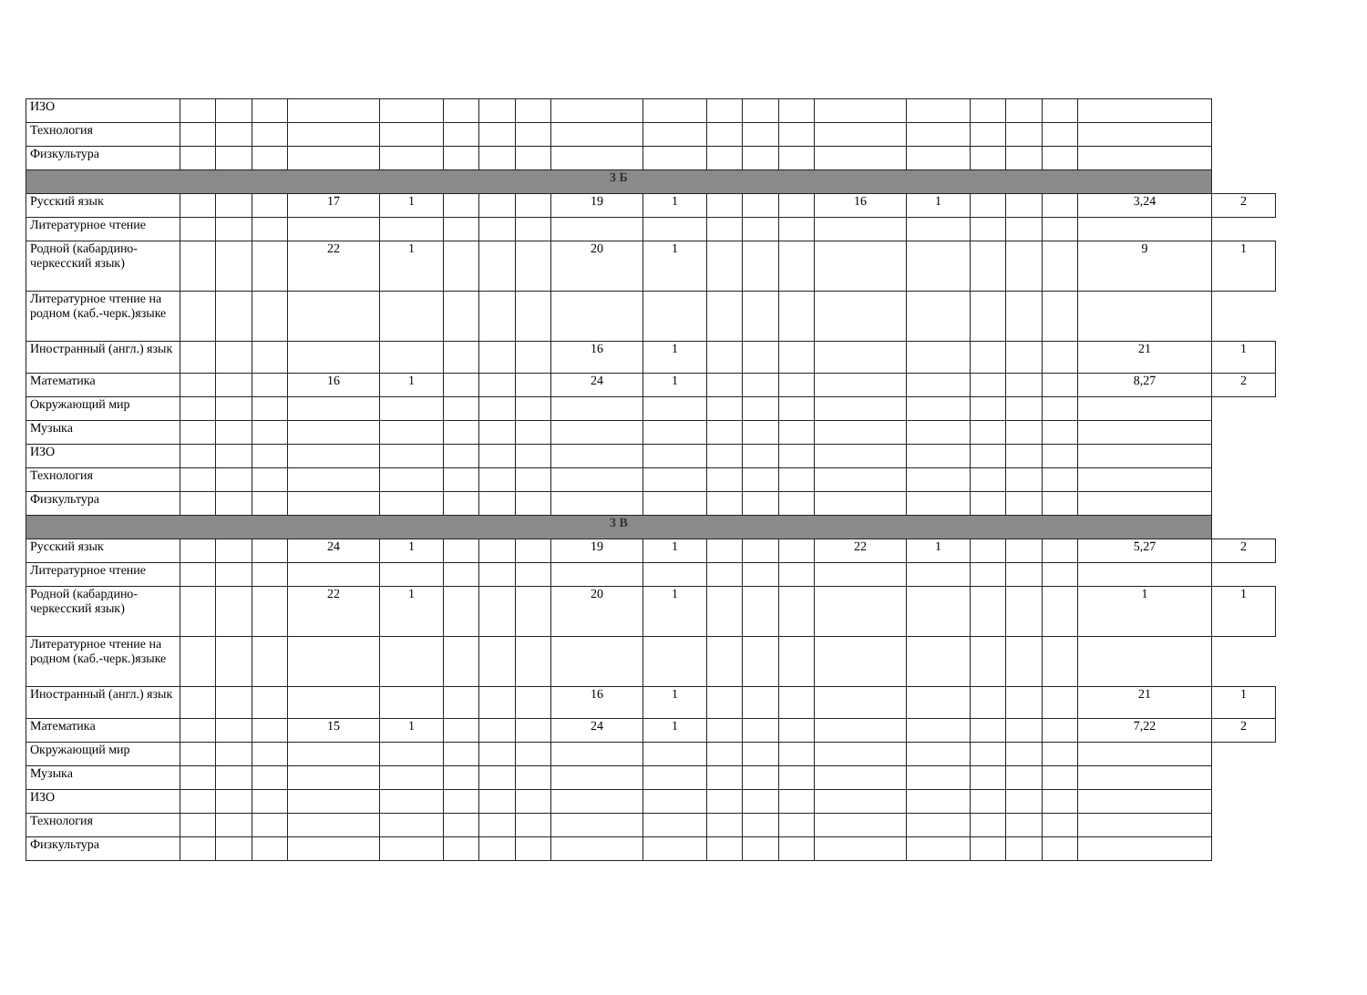| ИЗО | | | | | | | | | | | | | | | | | | | | |
| Технология | | | | | | | | | | | | | | | | | | | | |
| Физкультура | | | | | | | | | | | | | | | | | | | | |
| 3 Б | | | | | | | | | | | | | | | | | | | | |
| Русский язык | | | | 17 | 1 | | | | 19 | 1 | | | | 16 | 1 | | | | 3,24 | 2 |
| Литературное чтение | | | | | | | | | | | | | | | | | | | | |
| Родной (кабардино-черкесский язык) | | | | 22 | 1 | | | | 20 | 1 | | | | | | | | | 9 | 1 |
| Литературное чтение на родном (каб.-черк.)языке | | | | | | | | | | | | | | | | | | | | |
| Иностранный (англ.) язык | | | | | | | | | 16 | 1 | | | | | | | | | 21 | 1 |
| Математика | | | | 16 | 1 | | | | 24 | 1 | | | | | | | | | 8,27 | 2 |
| Окружающий мир | | | | | | | | | | | | | | | | | | | | |
| Музыка | | | | | | | | | | | | | | | | | | | | |
| ИЗО | | | | | | | | | | | | | | | | | | | | |
| Технология | | | | | | | | | | | | | | | | | | | | |
| Физкультура | | | | | | | | | | | | | | | | | | | | |
| 3 В | | | | | | | | | | | | | | | | | | | | |
| Русский язык | | | | 24 | 1 | | | | 19 | 1 | | | | 22 | 1 | | | | 5,27 | 2 |
| Литературное чтение | | | | | | | | | | | | | | | | | | | | |
| Родной (кабардино-черкесский язык) | | | | 22 | 1 | | | | 20 | 1 | | | | | | | | | 1 | 1 |
| Литературное чтение на родном (каб.-черк.)языке | | | | | | | | | | | | | | | | | | | | |
| Иностранный (англ.) язык | | | | | | | | | 16 | 1 | | | | | | | | | 21 | 1 |
| Математика | | | | 15 | 1 | | | | 24 | 1 | | | | | | | | | 7,22 | 2 |
| Окружающий мир | | | | | | | | | | | | | | | | | | | | |
| Музыка | | | | | | | | | | | | | | | | | | | | |
| ИЗО | | | | | | | | | | | | | | | | | | | | |
| Технология | | | | | | | | | | | | | | | | | | | | |
| Физкультура | | | | | | | | | | | | | | | | | | | | |